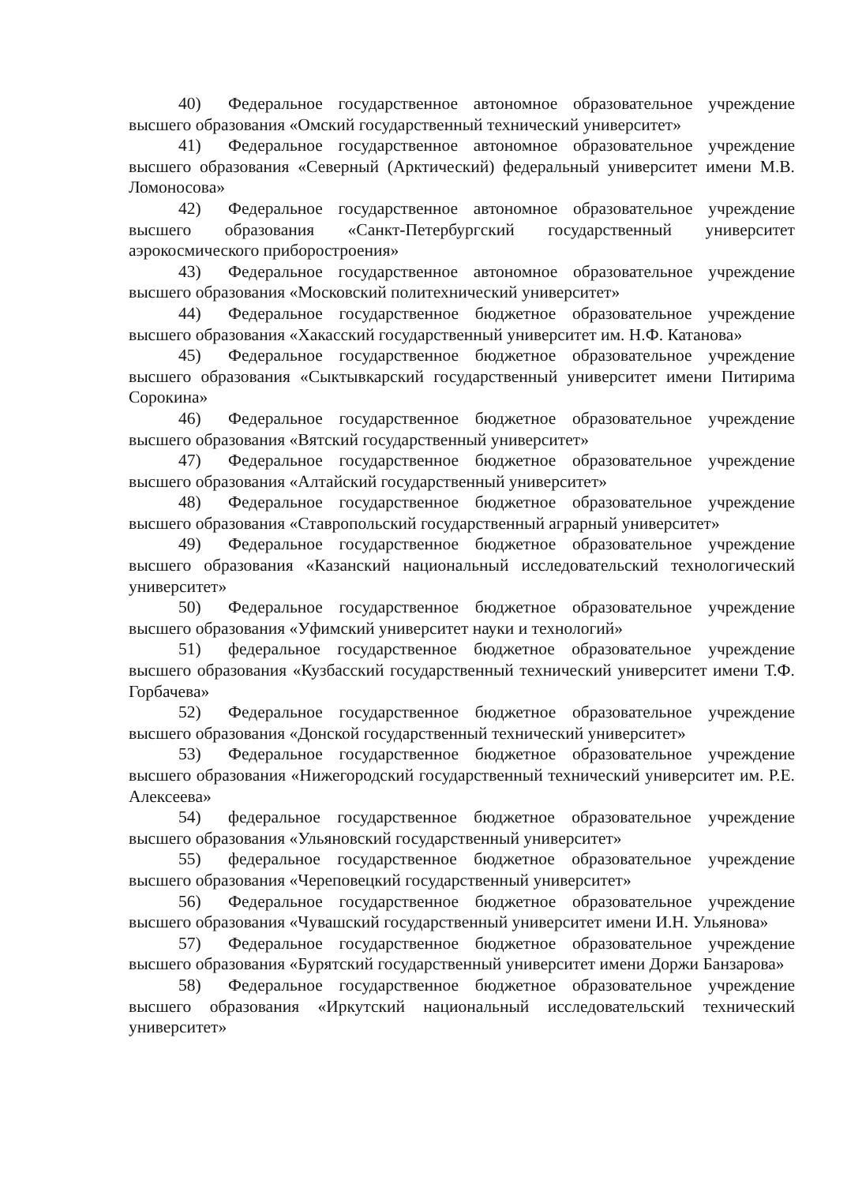40) Федеральное государственное автономное образовательное учреждение высшего образования «Омский государственный технический университет»
41) Федеральное государственное автономное образовательное учреждение высшего образования «Северный (Арктический) федеральный университет имени М.В. Ломоносова»
42) Федеральное государственное автономное образовательное учреждение высшего образования «Санкт-Петербургский государственный университет аэрокосмического приборостроения»
43) Федеральное государственное автономное образовательное учреждение высшего образования «Московский политехнический университет»
44) Федеральное государственное бюджетное образовательное учреждение высшего образования «Хакасский государственный университет им. Н.Ф. Катанова»
45) Федеральное государственное бюджетное образовательное учреждение высшего образования «Сыктывкарский государственный университет имени Питирима Сорокина»
46) Федеральное государственное бюджетное образовательное учреждение высшего образования «Вятский государственный университет»
47) Федеральное государственное бюджетное образовательное учреждение высшего образования «Алтайский государственный университет»
48) Федеральное государственное бюджетное образовательное учреждение высшего образования «Ставропольский государственный аграрный университет»
49) Федеральное государственное бюджетное образовательное учреждение высшего образования «Казанский национальный исследовательский технологический университет»
50) Федеральное государственное бюджетное образовательное учреждение высшего образования «Уфимский университет науки и технологий»
51) федеральное государственное бюджетное образовательное учреждение высшего образования «Кузбасский государственный технический университет имени Т.Ф. Горбачева»
52) Федеральное государственное бюджетное образовательное учреждение высшего образования «Донской государственный технический университет»
53) Федеральное государственное бюджетное образовательное учреждение высшего образования «Нижегородский государственный технический университет им. Р.Е. Алексеева»
54) федеральное государственное бюджетное образовательное учреждение высшего образования «Ульяновский государственный университет»
55) федеральное государственное бюджетное образовательное учреждение высшего образования «Череповецкий государственный университет»
56) Федеральное государственное бюджетное образовательное учреждение высшего образования «Чувашский государственный университет имени И.Н. Ульянова»
57) Федеральное государственное бюджетное образовательное учреждение высшего образования «Бурятский государственный университет имени Доржи Банзарова»
58) Федеральное государственное бюджетное образовательное учреждение высшего образования «Иркутский национальный исследовательский технический университет»